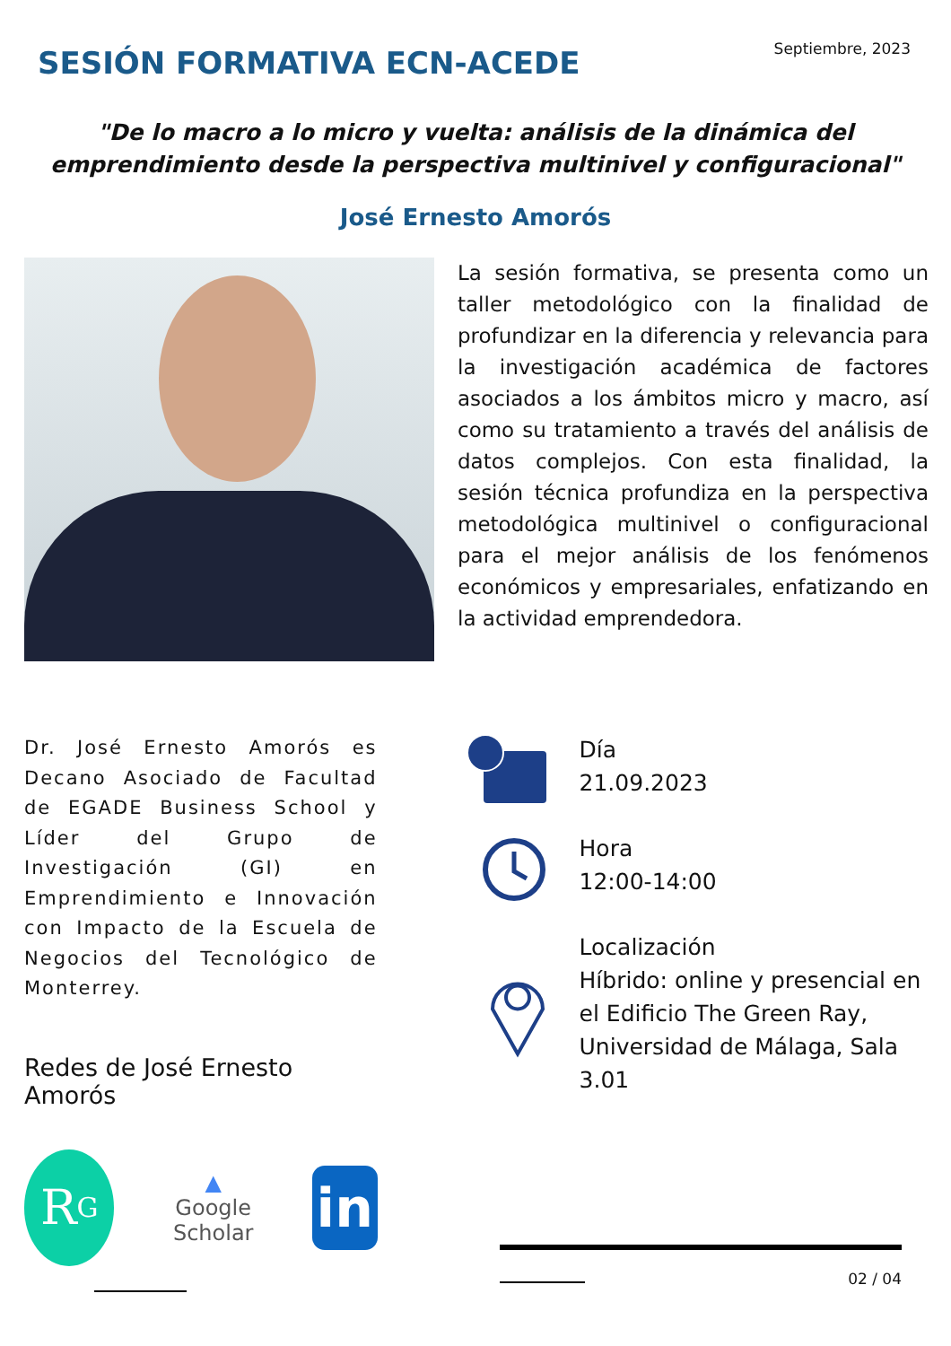SESIÓN FORMATIVA ECN-ACEDE
Septiembre, 2023
"De lo macro a lo micro y vuelta: análisis de la dinámica del emprendimiento desde la perspectiva multinivel y configuracional"
José Ernesto Amorós
La sesión formativa, se presenta como un taller metodológico con la finalidad de profundizar en la diferencia y relevancia para la investigación académica de factores asociados a los ámbitos micro y macro, así como su tratamiento a través del análisis de datos complejos. Con esta finalidad, la sesión técnica profundiza en la perspectiva metodológica multinivel o configuracional para el mejor análisis de los fenómenos económicos y empresariales, enfatizando en la actividad emprendedora.
Dr. José Ernesto Amorós es Decano Asociado de Facultad de EGADE Business School y Líder del Grupo de Investigación (GI) en Emprendimiento e Innovación con Impacto de la Escuela de Negocios del Tecnológico de Monterrey.
Redes de José Ernesto Amorós
R<sup>G</sup>
▲
Google Scholar
in
Día
21.09.2023
Hora
12:00-14:00
Localización
Híbrido: online y presencial en el Edificio The Green Ray, Universidad de Málaga, Sala 3.01
02 / 04